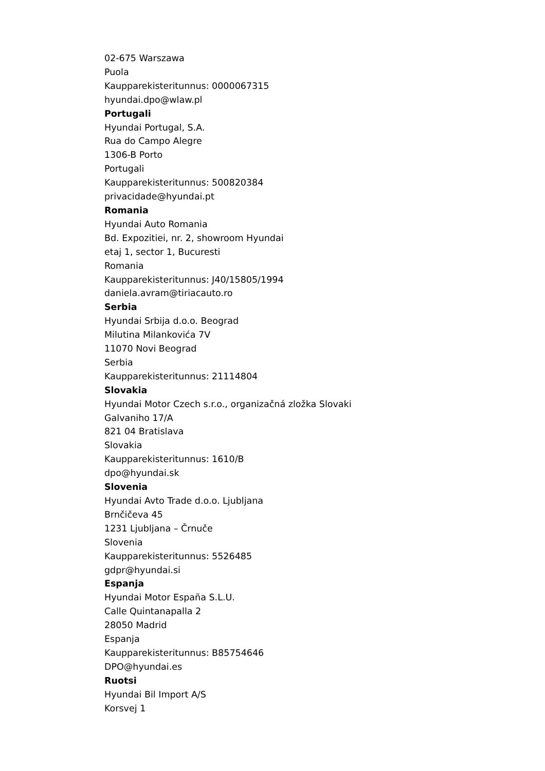02-675 Warszawa
Puola
Kaupparekisteritunnus: 0000067315
hyundai.dpo@wlaw.pl
Portugali
Hyundai Portugal, S.A.
Rua do Campo Alegre
1306-B Porto
Portugali
Kaupparekisteritunnus: 500820384
privacidade@hyundai.pt
Romania
Hyundai Auto Romania
Bd. Expozitiei, nr. 2, showroom Hyundai
etaj 1, sector 1, Bucuresti
Romania
Kaupparekisteritunnus: J40/15805/1994
daniela.avram@tiriacauto.ro
Serbia
Hyundai Srbija d.o.o. Beograd
Milutina Milankovića 7V
11070 Novi Beograd
Serbia
Kaupparekisteritunnus: 21114804
Slovakia
Hyundai Motor Czech s.r.o., organizačná zložka Slovaki
Galvaniho 17/A
821 04 Bratislava
Slovakia
Kaupparekisteritunnus: 1610/B
dpo@hyundai.sk
Slovenia
Hyundai Avto Trade d.o.o. Ljubljana
Brnčičeva 45
1231 Ljubljana – Črnuče
Slovenia
Kaupparekisteritunnus: 5526485
gdpr@hyundai.si
Espanja
Hyundai Motor España S.L.U.
Calle Quintanapalla 2
28050 Madrid
Espanja
Kaupparekisteritunnus: B85754646
DPO@hyundai.es
Ruotsi
Hyundai Bil Import A/S
Korsvej 1